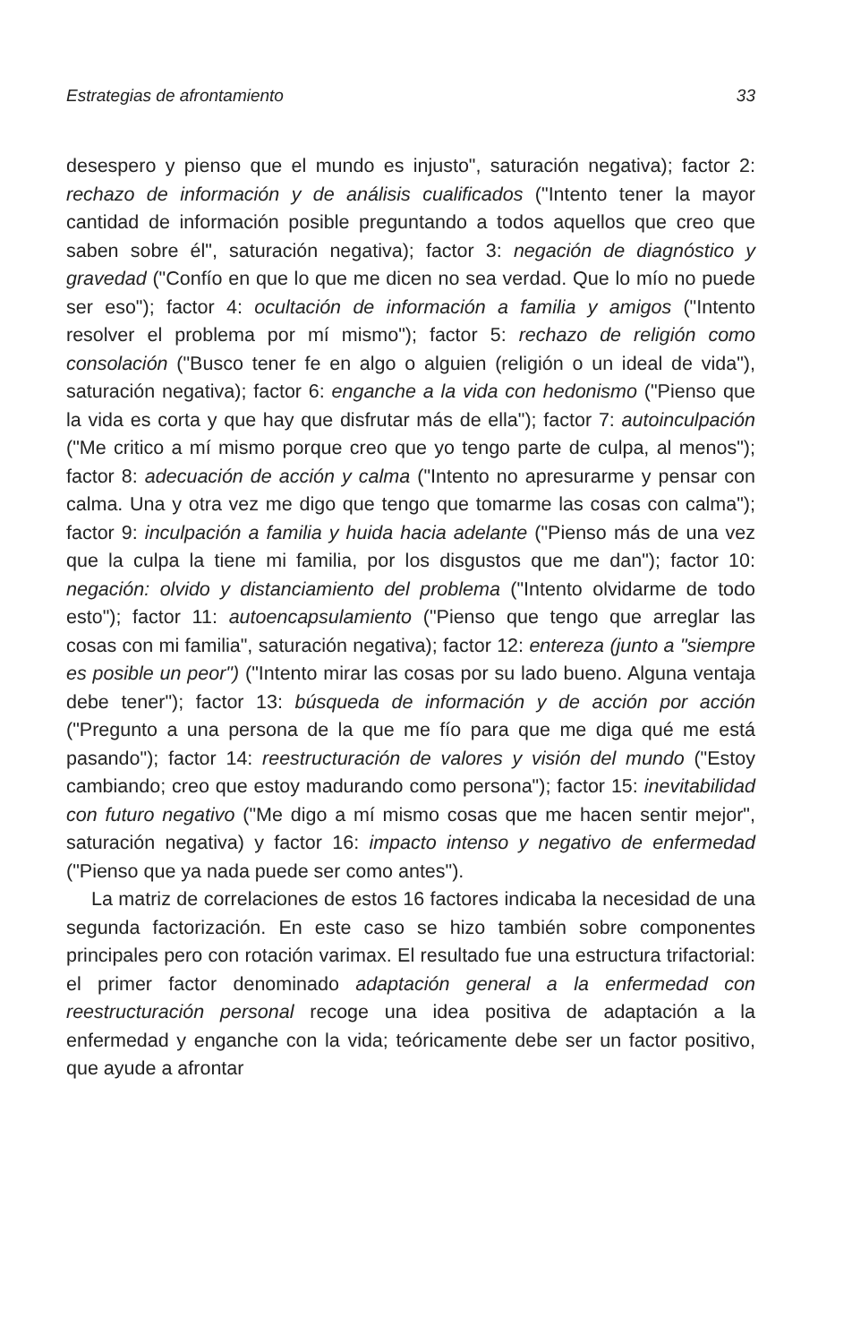Estrategias de afrontamiento 33
desespero y pienso que el mundo es injusto", saturación negativa); factor 2: rechazo de información y de análisis cualificados ("Intento tener la mayor cantidad de información posible preguntando a todos aquellos que creo que saben sobre él", saturación negativa); factor 3: negación de diagnóstico y gravedad ("Confío en que lo que me dicen no sea verdad. Que lo mío no puede ser eso"); factor 4: ocultación de información a familia y amigos ("Intento resolver el problema por mí mismo"); factor 5: rechazo de religión como consolación ("Busco tener fe en algo o alguien (religión o un ideal de vida"), saturación negativa); factor 6: enganche a la vida con hedonismo ("Pienso que la vida es corta y que hay que disfrutar más de ella"); factor 7: autoinculpación ("Me critico a mí mismo porque creo que yo tengo parte de culpa, al menos"); factor 8: adecuación de acción y calma ("Intento no apresurarme y pensar con calma. Una y otra vez me digo que tengo que tomarme las cosas con calma"); factor 9: inculpación a familia y huida hacia adelante ("Pienso más de una vez que la culpa la tiene mi familia, por los disgustos que me dan"); factor 10: negación: olvido y distanciamiento del problema ("Intento olvidarme de todo esto"); factor 11: autoencapsulamiento ("Pienso que tengo que arreglar las cosas con mi familia", saturación negativa); factor 12: entereza (junto a "siempre es posible un peor") ("Intento mirar las cosas por su lado bueno. Alguna ventaja debe tener"); factor 13: búsqueda de información y de acción por acción ("Pregunto a una persona de la que me fío para que me diga qué me está pasando"); factor 14: reestructuración de valores y visión del mundo ("Estoy cambiando; creo que estoy madurando como persona"); factor 15: inevitabilidad con futuro negativo ("Me digo a mí mismo cosas que me hacen sentir mejor", saturación negativa) y factor 16: impacto intenso y negativo de enfermedad ("Pienso que ya nada puede ser como antes").
La matriz de correlaciones de estos 16 factores indicaba la necesidad de una segunda factorización. En este caso se hizo también sobre componentes principales pero con rotación varimax. El resultado fue una estructura trifactorial: el primer factor denominado adaptación general a la enfermedad con reestructuración personal recoge una idea positiva de adaptación a la enfermedad y enganche con la vida; teóricamente debe ser un factor positivo, que ayude a afrontar